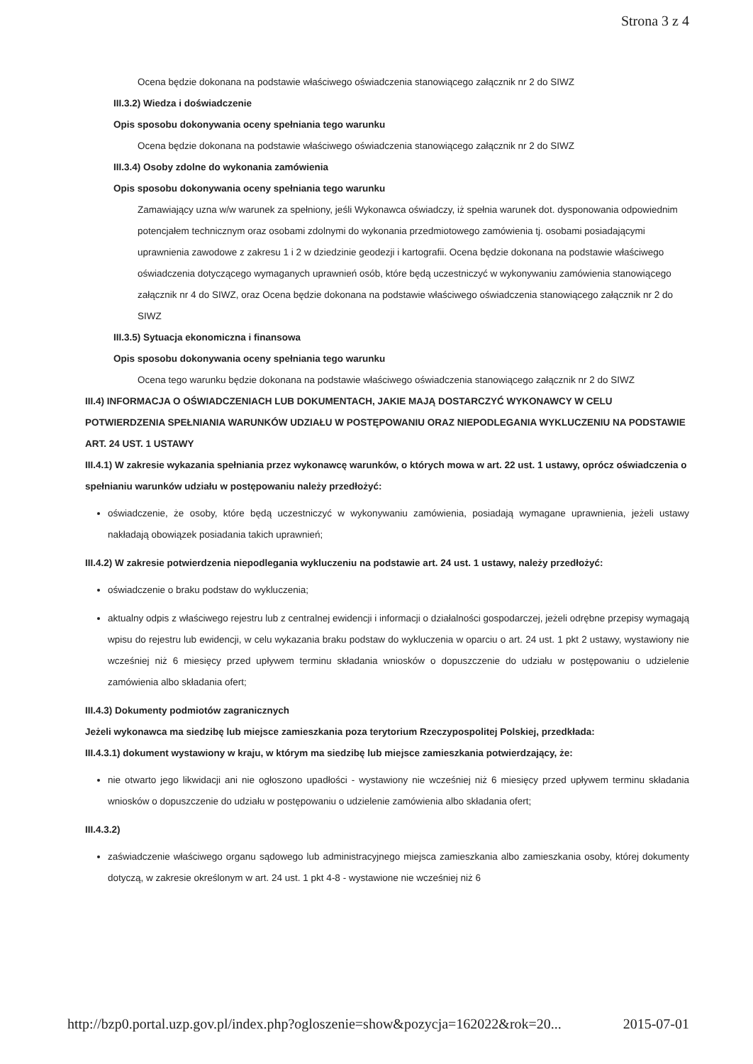Strona 3 z 4
Ocena będzie dokonana na podstawie właściwego oświadczenia stanowiącego załącznik nr 2 do SIWZ
III.3.2) Wiedza i doświadczenie
Opis sposobu dokonywania oceny spełniania tego warunku
Ocena będzie dokonana na podstawie właściwego oświadczenia stanowiącego załącznik nr 2 do SIWZ
III.3.4) Osoby zdolne do wykonania zamówienia
Opis sposobu dokonywania oceny spełniania tego warunku
Zamawiający uzna w/w warunek za spełniony, jeśli Wykonawca oświadczy, iż spełnia warunek dot. dysponowania odpowiednim potencjałem technicznym oraz osobami zdolnymi do wykonania przedmiotowego zamówienia tj. osobami posiadającymi uprawnienia zawodowe z zakresu 1 i 2 w dziedzinie geodezji i kartografii. Ocena będzie dokonana na podstawie właściwego oświadczenia dotyczącego wymaganych uprawnień osób, które będą uczestniczyć w wykonywaniu zamówienia stanowiącego załącznik nr 4 do SIWZ, oraz Ocena będzie dokonana na podstawie właściwego oświadczenia stanowiącego załącznik nr 2 do SIWZ
III.3.5) Sytuacja ekonomiczna i finansowa
Opis sposobu dokonywania oceny spełniania tego warunku
Ocena tego warunku będzie dokonana na podstawie właściwego oświadczenia stanowiącego załącznik nr 2 do SIWZ
III.4) INFORMACJA O OŚWIADCZENIACH LUB DOKUMENTACH, JAKIE MAJĄ DOSTARCZYĆ WYKONAWCY W CELU POTWIERDZENIA SPEŁNIANIA WARUNKÓW UDZIAŁU W POSTĘPOWANIU ORAZ NIEPODLEGANIA WYKLUCZENIU NA PODSTAWIE ART. 24 UST. 1 USTAWY
III.4.1) W zakresie wykazania spełniania przez wykonawcę warunków, o których mowa w art. 22 ust. 1 ustawy, oprócz oświadczenia o spełnianiu warunków udziału w postępowaniu należy przedłożyć:
oświadczenie, że osoby, które będą uczestniczyć w wykonywaniu zamówienia, posiadają wymagane uprawnienia, jeżeli ustawy nakładają obowiązek posiadania takich uprawnień;
III.4.2) W zakresie potwierdzenia niepodlegania wykluczeniu na podstawie art. 24 ust. 1 ustawy, należy przedłożyć:
oświadczenie o braku podstaw do wykluczenia;
aktualny odpis z właściwego rejestru lub z centralnej ewidencji i informacji o działalności gospodarczej, jeżeli odrębne przepisy wymagają wpisu do rejestru lub ewidencji, w celu wykazania braku podstaw do wykluczenia w oparciu o art. 24 ust. 1 pkt 2 ustawy, wystawiony nie wcześniej niż 6 miesięcy przed upływem terminu składania wniosków o dopuszczenie do udziału w postępowaniu o udzielenie zamówienia albo składania ofert;
III.4.3) Dokumenty podmiotów zagranicznych
Jeżeli wykonawca ma siedzibę lub miejsce zamieszkania poza terytorium Rzeczypospolitej Polskiej, przedkłada:
III.4.3.1) dokument wystawiony w kraju, w którym ma siedzibę lub miejsce zamieszkania potwierdzający, że:
nie otwarto jego likwidacji ani nie ogłoszono upadłości - wystawiony nie wcześniej niż 6 miesięcy przed upływem terminu składania wniosków o dopuszczenie do udziału w postępowaniu o udzielenie zamówienia albo składania ofert;
III.4.3.2)
zaświadczenie właściwego organu sądowego lub administracyjnego miejsca zamieszkania albo zamieszkania osoby, której dokumenty dotyczą, w zakresie określonym w art. 24 ust. 1 pkt 4-8 - wystawione nie wcześniej niż 6
http://bzp0.portal.uzp.gov.pl/index.php?ogloszenie=show&pozycja=162022&rok=20... 2015-07-01